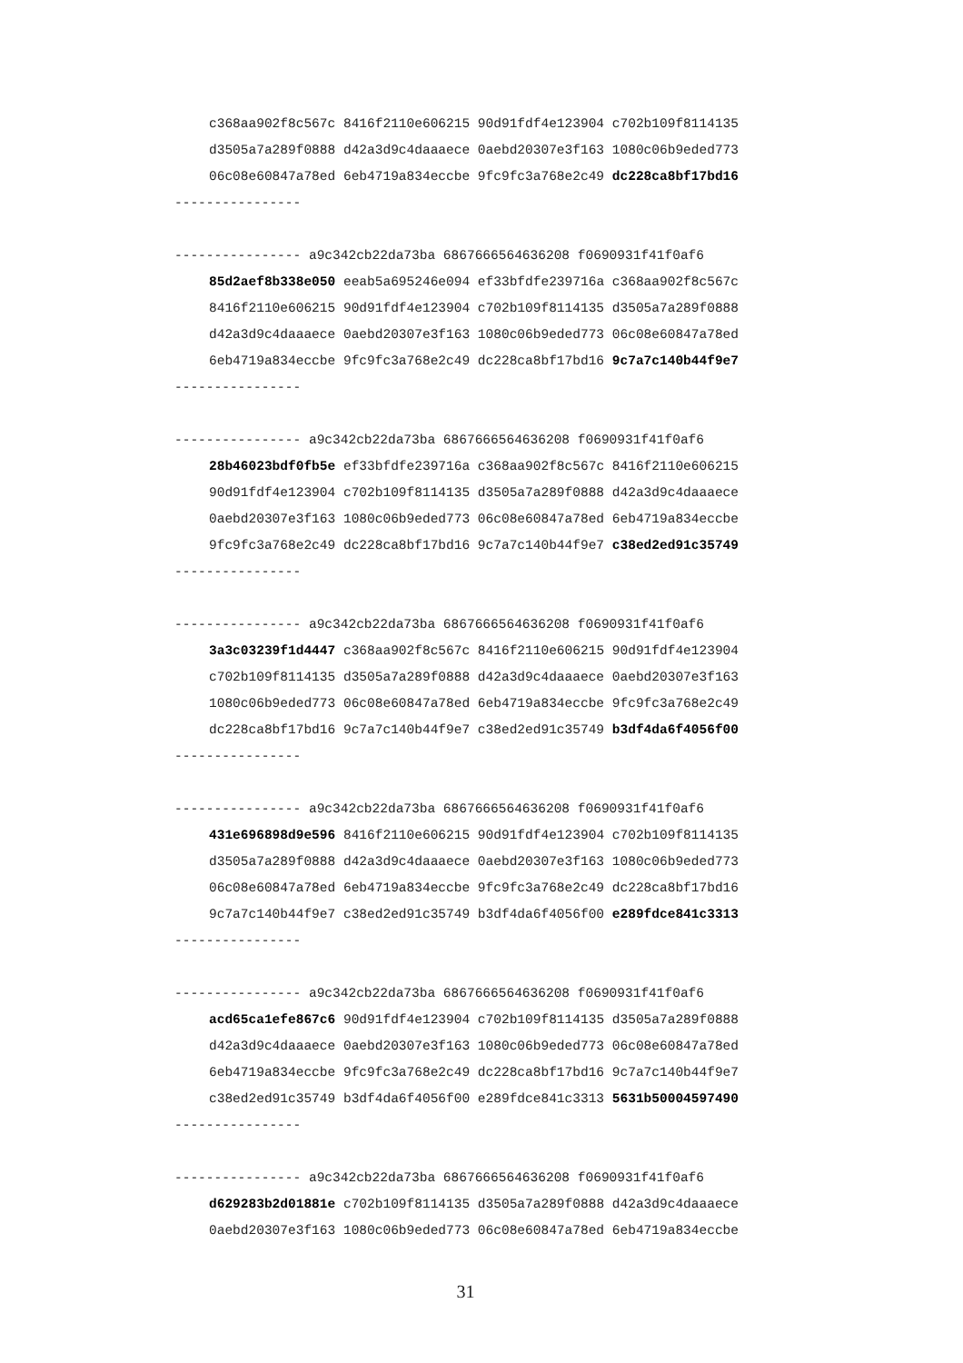c368aa902f8c567c 8416f2110e606215 90d91fdf4e123904 c702b109f8114135
d3505a7a289f0888 d42a3d9c4daaaece 0aebd20307e3f163 1080c06b9eded773
06c08e60847a78ed 6eb4719a834eccbe 9fc9fc3a768e2c49 dc228ca8bf17bd16
----------------
---------------- a9c342cb22da73ba 6867666564636208 f0690931f41f0af6
85d2aef8b338e050 eeab5a695246e094 ef33bfdfe239716a c368aa902f8c567c
8416f2110e606215 90d91fdf4e123904 c702b109f8114135 d3505a7a289f0888
d42a3d9c4daaaece 0aebd20307e3f163 1080c06b9eded773 06c08e60847a78ed
6eb4719a834eccbe 9fc9fc3a768e2c49 dc228ca8bf17bd16 9c7a7c140b44f9e7
----------------
---------------- a9c342cb22da73ba 6867666564636208 f0690931f41f0af6
28b46023bdf0fb5e ef33bfdfe239716a c368aa902f8c567c 8416f2110e606215
90d91fdf4e123904 c702b109f8114135 d3505a7a289f0888 d42a3d9c4daaaece
0aebd20307e3f163 1080c06b9eded773 06c08e60847a78ed 6eb4719a834eccbe
9fc9fc3a768e2c49 dc228ca8bf17bd16 9c7a7c140b44f9e7 c38ed2ed91c35749
----------------
---------------- a9c342cb22da73ba 6867666564636208 f0690931f41f0af6
3a3c03239f1d4447 c368aa902f8c567c 8416f2110e606215 90d91fdf4e123904
c702b109f8114135 d3505a7a289f0888 d42a3d9c4daaaece 0aebd20307e3f163
1080c06b9eded773 06c08e60847a78ed 6eb4719a834eccbe 9fc9fc3a768e2c49
dc228ca8bf17bd16 9c7a7c140b44f9e7 c38ed2ed91c35749 b3df4da6f4056f00
----------------
---------------- a9c342cb22da73ba 6867666564636208 f0690931f41f0af6
431e696898d9e596 8416f2110e606215 90d91fdf4e123904 c702b109f8114135
d3505a7a289f0888 d42a3d9c4daaaece 0aebd20307e3f163 1080c06b9eded773
06c08e60847a78ed 6eb4719a834eccbe 9fc9fc3a768e2c49 dc228ca8bf17bd16
9c7a7c140b44f9e7 c38ed2ed91c35749 b3df4da6f4056f00 e289fdce841c3313
----------------
---------------- a9c342cb22da73ba 6867666564636208 f0690931f41f0af6
acd65ca1efe867c6 90d91fdf4e123904 c702b109f8114135 d3505a7a289f0888
d42a3d9c4daaaece 0aebd20307e3f163 1080c06b9eded773 06c08e60847a78ed
6eb4719a834eccbe 9fc9fc3a768e2c49 dc228ca8bf17bd16 9c7a7c140b44f9e7
c38ed2ed91c35749 b3df4da6f4056f00 e289fdce841c3313 5631b50004597490
----------------
---------------- a9c342cb22da73ba 6867666564636208 f0690931f41f0af6
d629283b2d01881e c702b109f8114135 d3505a7a289f0888 d42a3d9c4daaaece
0aebd20307e3f163 1080c06b9eded773 06c08e60847a78ed 6eb4719a834eccbe
31